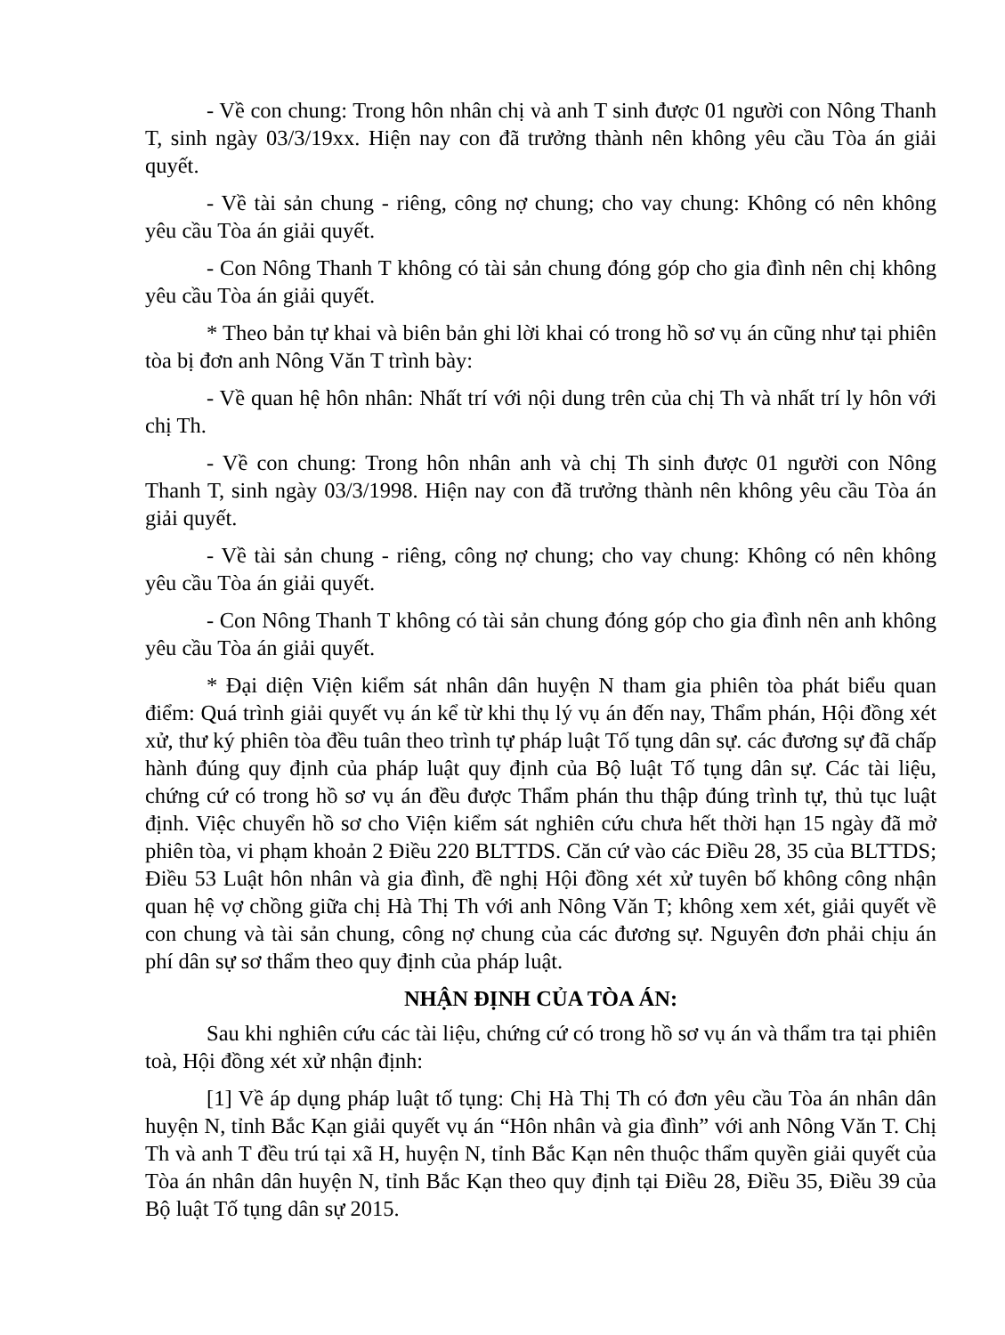- Về con chung: Trong hôn nhân chị và anh T sinh được 01 người con Nông Thanh T, sinh ngày 03/3/19xx. Hiện nay con đã trưởng thành nên không yêu cầu Tòa án giải quyết.
- Về tài sản chung - riêng, công nợ chung; cho vay chung: Không có nên không yêu cầu Tòa án giải quyết.
- Con Nông Thanh T không có tài sản chung đóng góp cho gia đình nên chị không yêu cầu Tòa án giải quyết.
* Theo bản tự khai và biên bản ghi lời khai có trong hồ sơ vụ án cũng như tại phiên tòa bị đơn anh Nông Văn T trình bày:
- Về quan hệ hôn nhân: Nhất trí với nội dung trên của chị Th và nhất trí ly hôn với chị Th.
- Về con chung: Trong hôn nhân anh và chị Th sinh được 01 người con Nông Thanh T, sinh ngày 03/3/1998. Hiện nay con đã trưởng thành nên không yêu cầu Tòa án giải quyết.
- Về tài sản chung - riêng, công nợ chung; cho vay chung: Không có nên không yêu cầu Tòa án giải quyết.
- Con Nông Thanh T không có tài sản chung đóng góp cho gia đình nên anh không yêu cầu Tòa án giải quyết.
* Đại diện Viện kiểm sát nhân dân huyện N tham gia phiên tòa phát biểu quan điểm: Quá trình giải quyết vụ án kể từ khi thụ lý vụ án đến nay, Thẩm phán, Hội đồng xét xử, thư ký phiên tòa đều tuân theo trình tự pháp luật Tố tụng dân sự. các đương sự đã chấp hành đúng quy định của pháp luật quy định của Bộ luật Tố tụng dân sự. Các tài liệu, chứng cứ có trong hồ sơ vụ án đều được Thẩm phán thu thập đúng trình tự, thủ tục luật định. Việc chuyển hồ sơ cho Viện kiểm sát nghiên cứu chưa hết thời hạn 15 ngày đã mở phiên tòa, vi phạm khoản 2 Điều 220 BLTTDS. Căn cứ vào các Điều 28, 35 của BLTTDS; Điều 53 Luật hôn nhân và gia đình, đề nghị Hội đồng xét xử tuyên bố không công nhận quan hệ vợ chồng giữa chị Hà Thị Th với anh Nông Văn T; không xem xét, giải quyết về con chung và tài sản chung, công nợ chung của các đương sự. Nguyên đơn phải chịu án phí dân sự sơ thẩm theo quy định của pháp luật.
NHẬN ĐỊNH CỦA TÒA ÁN:
Sau khi nghiên cứu các tài liệu, chứng cứ có trong hồ sơ vụ án và thẩm tra tại phiên toà, Hội đồng xét xử nhận định:
[1] Về áp dụng pháp luật tố tụng: Chị Hà Thị Th có đơn yêu cầu Tòa án nhân dân huyện N, tỉnh Bắc Kạn giải quyết vụ án “Hôn nhân và gia đình” với anh Nông Văn T. Chị Th và anh T đều trú tại xã H, huyện N, tỉnh Bắc Kạn nên thuộc thẩm quyền giải quyết của Tòa án nhân dân huyện N, tỉnh Bắc Kạn theo quy định tại Điều 28, Điều 35, Điều 39 của Bộ luật Tố tụng dân sự 2015.